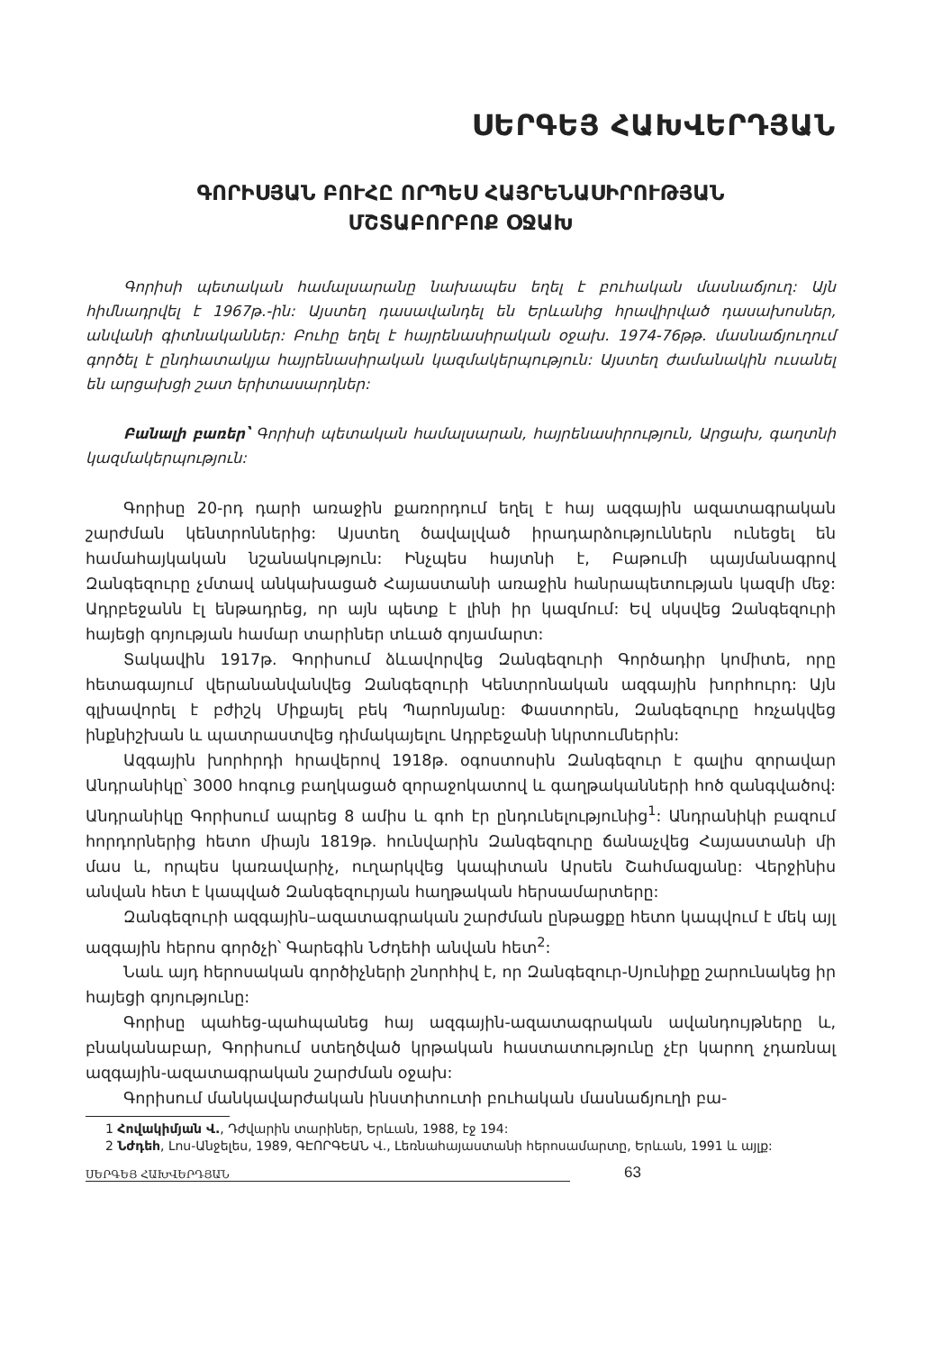ՍԵՐԳԵՅ ՀԱԽՎԵՐԴՅԱՆ
ԳՈՐԻՍՅԱՆ ԲՈՒՀԸ ՈՐՊԵՍ ՀԱՅՐԵՆԱՍԻՐՈՒԹՅԱՆ
ՄՇՏԱԲՈՐԲՈՔ ՕՋԱԽ
Գորիսի պետական համալսարանը նախապես եղել է բուհական մասնաճյուղ: Այն հիմնադրվել է 1967թ.-ին: Այստեղ դասավանդել են Երևանից հրավիրված դասախոսներ, անվանի գիտնականներ: Բուհը եղել է հայրենասիրական օջախ. 1974-76թթ. մասնաճյուղում գործել է ընդհատակյա հայրենասիրական կազմակերպություն: Այստեղ ժամանակին ուսանել են արցախցի շատ երիտասարդներ:
Բանալի բառեր՝ Գորիսի պետական համալսարան, հայրենասիրություն, Արցախ, գաղտնի կազմակերպություն:
Գորիսը 20-րդ դարի առաջին քառորդում եղել է հայ ազգային ազատագրական շարժման կենտրոններից: Այստեղ ծավալված իրադարձություններն ունեցել են համահայկական նշանակություն: Ինչպես հայտնի է, Բաթումի պայմանագրով Զանգեզուրը չմտավ անկախացած Հայաստանի առաջին հանրապետության կազմի մեջ: Ադրբեջանն էլ ենթադրեց, որ այն պետք է լինի իր կազմում: Եվ սկսվեց Զանգեզուրի հայեցի գոյության համար տարիներ տևած գոյամարտ:
Տակավին 1917թ. Գորիսում ձևավորվեց Զանգեզուրի Գործադիր կոմիտե, որը հետագայում վերանանվանվեց Զանգեզուրի Կենտրոնական ազգային խորհուրդ: Այն գլխավորել է բժիշկ Միքայել բեկ Պարոնյանը: Փաստորեն, Զանգեզուրը հռչակվեց ինքնիշխան և պատրաստվեց դիմակայելու Ադրբեջանի նկրտումներին:
Ազգային խորհրդի հրավերով 1918թ. օգոստոսին Զանգեզուր է գալիս զորավար Անդրանիկը՝ 3000 հոգուց բաղկացած զորաջոկատով և գաղթականների հոծ զանգվածով: Անդրանիկը Գորիսում ապրեց 8 ամիս և գոհ էր ընդունելությունից<sup>1</sup>: Անդրանիկի բազում հորդորներից հետո միայն 1819թ. հունվարին Զանգեզուրը ճանաչվեց Հայաստանի մի մաս և, որպես կառավարիչ, ուղարկվեց կապիտան Արսեն Շահմազյանը: Վերջինիս անվան հետ է կապված Զանգեզուրյան հաղթական հերսամարտերը:
Զանգեզուրի ազգային–ազատագրական շարժման ընթացքը հետո կապվում է մեկ այլ ազգային հերոս գործչի՝ Գարեգին Նժդեհի անվան հետ<sup>2</sup>:
Նաև այդ հերոսական գործիչների շնորհիվ է, որ Զանգեզուր-Սյունիքը շարունակեց իր հայեցի գոյությունը:
Գորիսը պահեց-պահպանեց հայ ազգային-ազատագրական ավանդույթները և, բնականաբար, Գորիսում ստեղծված կրթական հաստատությունը չէր կարող չդառնալ ազգային-ազատագրական շարժման օջախ:
Գորիսում մանկավարժական ինստիտուտի բուհական մասնաճյուղի բա-
1 Հովակիմյան Վ., Դժվարին տարիներ, Երևան, 1988, էջ 194:
2 Նժդեհ, Լոս-Անջելես, 1989, ԳԷՈՐԳԵԱՆ Վ., Լեռնահայաստանի հերոսամարտը, Երևան, 1991 և այլք:
ՍԵՐԳԵՅ ՀԱԽՎԵՐԴՅԱՆ 63